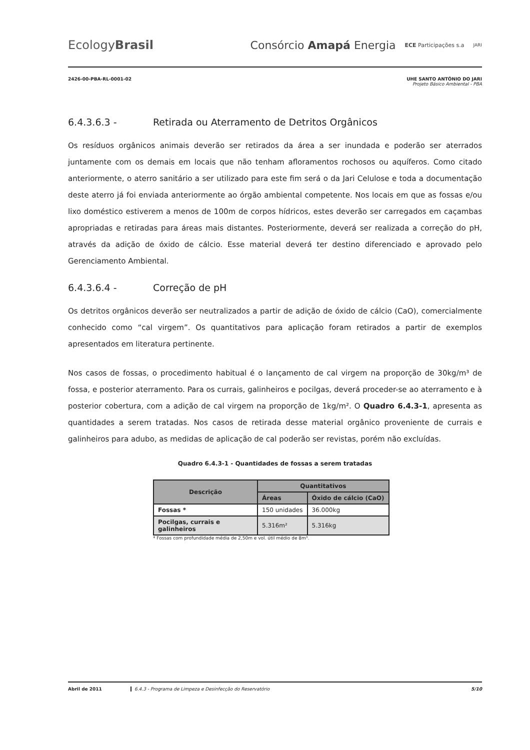EcologyBrasil
Consórcio Amapá Energia ECE Participações s.a JARI
2426-00-PBA-RL-0001-02 UHE SANTO ANTÔNIO DO JARI
Projeto Básico Ambiental - PBA
6.4.3.6.3 - Retirada ou Aterramento de Detritos Orgânicos
Os resíduos orgânicos animais deverão ser retirados da área a ser inundada e poderão ser aterrados juntamente com os demais em locais que não tenham afloramentos rochosos ou aquíferos. Como citado anteriormente, o aterro sanitário a ser utilizado para este fim será o da Jari Celulose e toda a documentação deste aterro já foi enviada anteriormente ao órgão ambiental competente. Nos locais em que as fossas e/ou lixo doméstico estiverem a menos de 100m de corpos hídricos, estes deverão ser carregados em caçambas apropriadas e retiradas para áreas mais distantes. Posteriormente, deverá ser realizada a correção do pH, através da adição de óxido de cálcio. Esse material deverá ter destino diferenciado e aprovado pelo Gerenciamento Ambiental.
6.4.3.6.4 - Correção de pH
Os detritos orgânicos deverão ser neutralizados a partir de adição de óxido de cálcio (CaO), comercialmente conhecido como “cal virgem”. Os quantitativos para aplicação foram retirados a partir de exemplos apresentados em literatura pertinente.
Nos casos de fossas, o procedimento habitual é o lançamento de cal virgem na proporção de 30kg/m³ de fossa, e posterior aterramento. Para os currais, galinheiros e pocilgas, deverá proceder-se ao aterramento e à posterior cobertura, com a adição de cal virgem na proporção de 1kg/m². O Quadro 6.4.3-1, apresenta as quantidades a serem tratadas. Nos casos de retirada desse material orgânico proveniente de currais e galinheiros para adubo, as medidas de aplicação de cal poderão ser revistas, porém não excluídas.
Quadro 6.4.3-1 - Quantidades de fossas a serem tratadas
| Descrição | Quantitativos | |
| --- | --- | --- |
| | Áreas | Óxido de cálcio (CaO) |
| Fossas * | 150 unidades | 36.000kg |
| Pocilgas, currais e galinheiros | 5.316m² | 5.316kg |
* Fossas com profundidade média de 2,50m e vol. útil médio de 8m³.
Abril de 2011 6.4.3 - Programa de Limpeza e Desinfecção do Reservatório 5/10